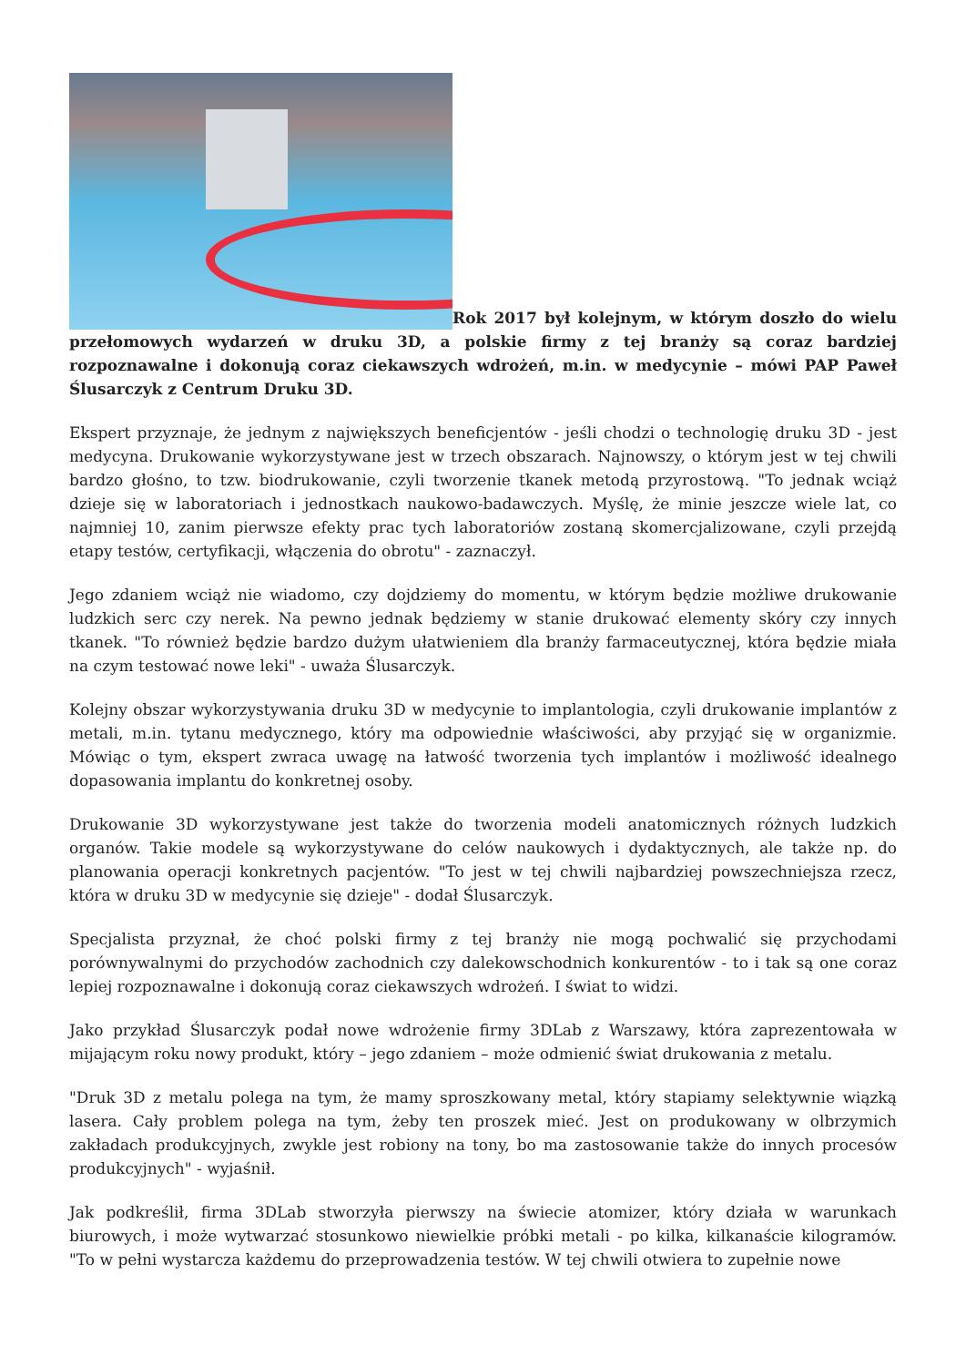Rok 2017 był kolejnym, w którym doszło do wielu przełomowych wydarzeń w druku 3D, a polskie firmy z tej branży są coraz bardziej rozpoznawalne i dokonują coraz ciekawszych wdrożeń, m.in. w medycynie – mówi PAP Paweł Ślusarczyk z Centrum Druku 3D.
Ekspert przyznaje, że jednym z największych beneficjentów - jeśli chodzi o technologię druku 3D - jest medycyna. Drukowanie wykorzystywane jest w trzech obszarach. Najnowszy, o którym jest w tej chwili bardzo głośno, to tzw. biodrukowanie, czyli tworzenie tkanek metodą przyrostową. "To jednak wciąż dzieje się w laboratoriach i jednostkach naukowo-badawczych. Myślę, że minie jeszcze wiele lat, co najmniej 10, zanim pierwsze efekty prac tych laboratoriów zostaną skomercjalizowane, czyli przejdą etapy testów, certyfikacji, włączenia do obrotu" - zaznaczył.
Jego zdaniem wciąż nie wiadomo, czy dojdziemy do momentu, w którym będzie możliwe drukowanie ludzkich serc czy nerek. Na pewno jednak będziemy w stanie drukować elementy skóry czy innych tkanek. "To również będzie bardzo dużym ułatwieniem dla branży farmaceutycznej, która będzie miała na czym testować nowe leki" - uważa Ślusarczyk.
Kolejny obszar wykorzystywania druku 3D w medycynie to implantologia, czyli drukowanie implantów z metali, m.in. tytanu medycznego, który ma odpowiednie właściwości, aby przyjąć się w organizmie. Mówiąc o tym, ekspert zwraca uwagę na łatwość tworzenia tych implantów i możliwość idealnego dopasowania implantu do konkretnej osoby.
Drukowanie 3D wykorzystywane jest także do tworzenia modeli anatomicznych różnych ludzkich organów. Takie modele są wykorzystywane do celów naukowych i dydaktycznych, ale także np. do planowania operacji konkretnych pacjentów. "To jest w tej chwili najbardziej powszechniejsza rzecz, która w druku 3D w medycynie się dzieje" - dodał Ślusarczyk.
Specjalista przyznał, że choć polski firmy z tej branży nie mogą pochwalić się przychodami porównywalnymi do przychodów zachodnich czy dalekowschodnich konkurentów - to i tak są one coraz lepiej rozpoznawalne i dokonują coraz ciekawszych wdrożeń. I świat to widzi.
Jako przykład Ślusarczyk podał nowe wdrożenie firmy 3DLab z Warszawy, która zaprezentowała w mijającym roku nowy produkt, który – jego zdaniem – może odmienić świat drukowania z metalu.
"Druk 3D z metalu polega na tym, że mamy sproszkowany metal, który stapiamy selektywnie wiązką lasera. Cały problem polega na tym, żeby ten proszek mieć. Jest on produkowany w olbrzymich zakładach produkcyjnych, zwykle jest robiony na tony, bo ma zastosowanie także do innych procesów produkcyjnych" - wyjaśnił.
Jak podkreślił, firma 3DLab stworzyła pierwszy na świecie atomizer, który działa w warunkach biurowych, i może wytwarzać stosunkowo niewielkie próbki metali - po kilka, kilkanaście kilogramów. "To w pełni wystarcza każdemu do przeprowadzenia testów. W tej chwili otwiera to zupełnie nowe